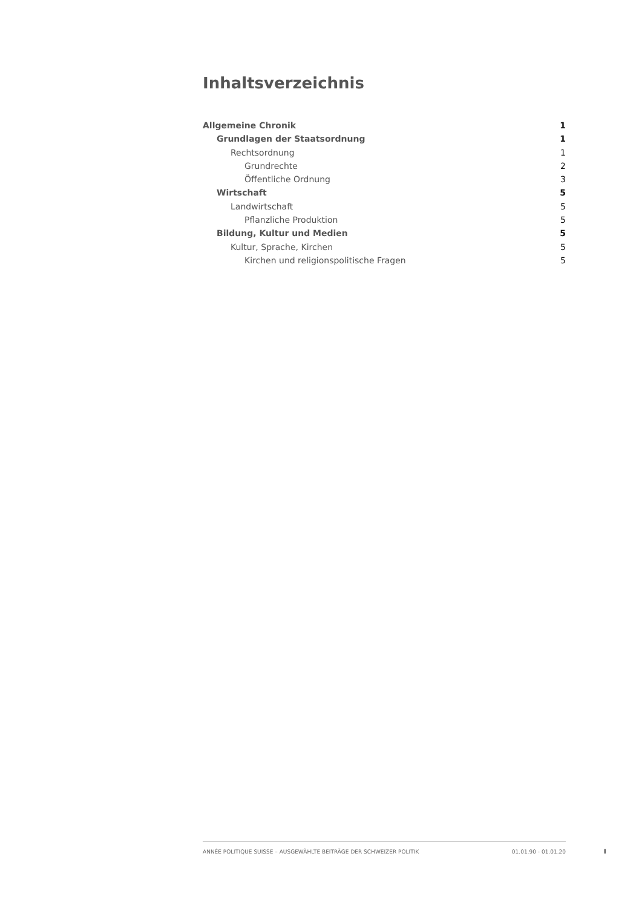Inhaltsverzeichnis
Allgemeine Chronik 1
Grundlagen der Staatsordnung 1
Rechtsordnung 1
Grundrechte 2
Öffentliche Ordnung 3
Wirtschaft 5
Landwirtschaft 5
Pflanzliche Produktion 5
Bildung, Kultur und Medien 5
Kultur, Sprache, Kirchen 5
Kirchen und religionspolitische Fragen 5
ANNÉE POLITIQUE SUISSE – AUSGEWÄHLTE BEITRÄGE DER SCHWEIZER POLITIK 01.01.90 - 01.01.20
I